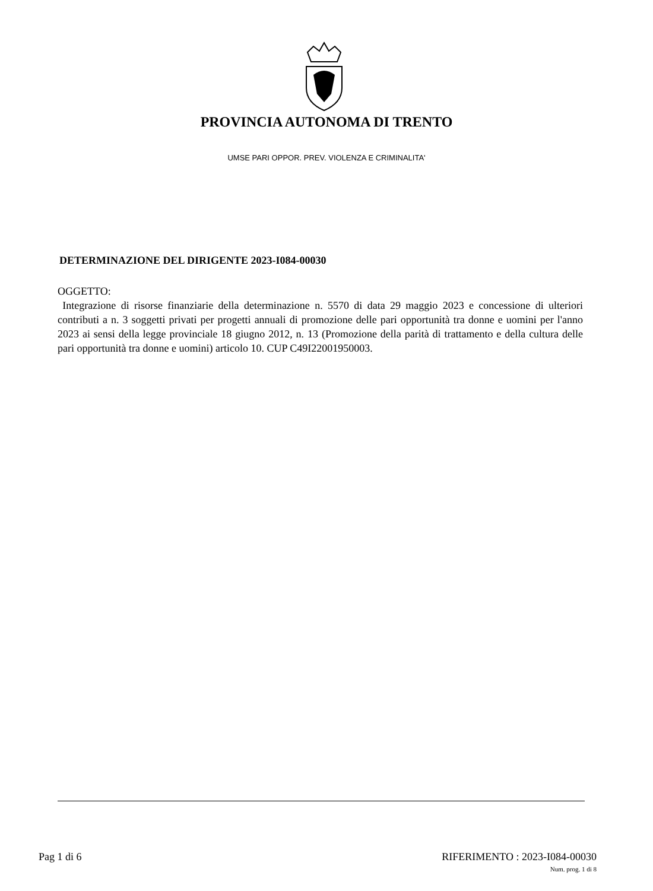PROVINCIA AUTONOMA DI TRENTO
UMSE PARI OPPOR. PREV. VIOLENZA E CRIMINALITA'
DETERMINAZIONE DEL DIRIGENTE 2023-I084-00030
OGGETTO:
Integrazione di risorse finanziarie della determinazione n. 5570 di data 29 maggio 2023 e concessione di ulteriori contributi a n. 3 soggetti privati per progetti annuali di promozione delle pari opportunità tra donne e uomini per l'anno 2023 ai sensi della legge provinciale 18 giugno 2012, n. 13 (Promozione della parità di trattamento e della cultura delle pari opportunità tra donne e uomini) articolo 10. CUP C49I22001950003.
Pag 1 di 6 RIFERIMENTO : 2023-I084-00030
Num. prog. 1 di 8